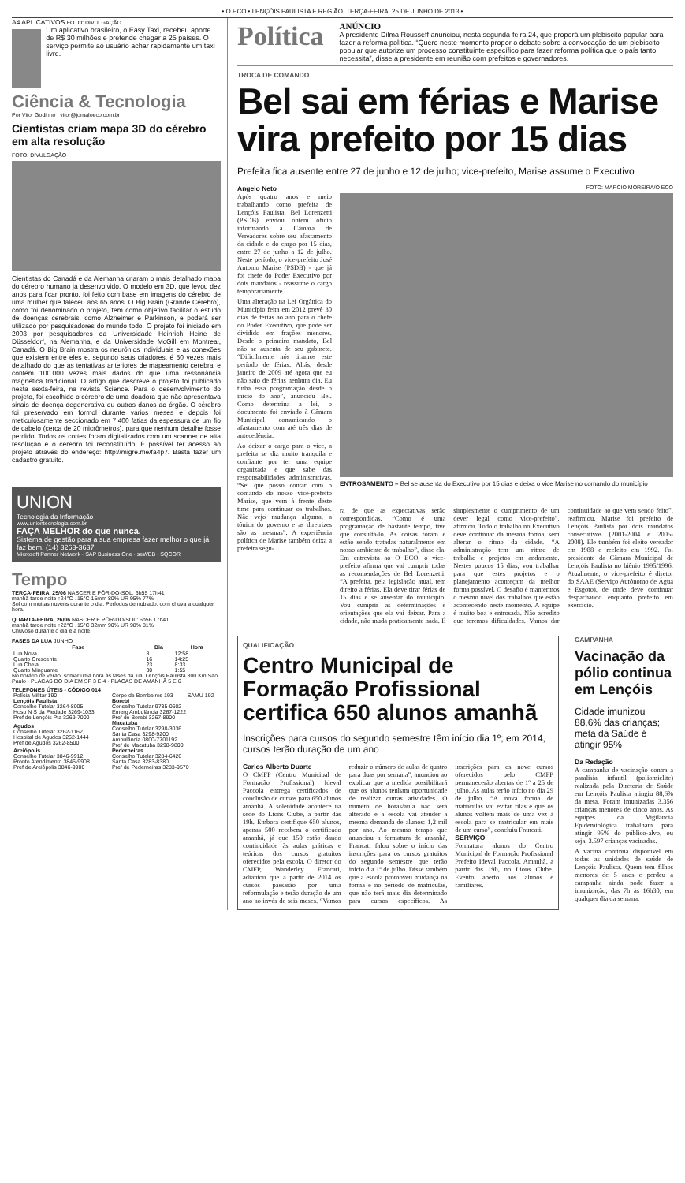• O ECO • LENÇÓIS PAULISTA E REGIÃO, TERÇA-FEIRA, 25 DE JUNHO DE 2013 •
A4 APLICATIVOS FOTO: DIVULGAÇÃO
Um aplicativo brasileiro, o Easy Taxi, recebeu aporte de R$ 30 milhões e pretende chegar a 25 países. O serviço permite ao usuário achar rapidamente um taxi livre.
Ciência & Tecnologia
Por Vitor Godinho | vitor@jornaloeco.com.br
Cientistas criam mapa 3D do cérebro em alta resolução
FOTO: DIVULGAÇÃO
Cientistas do Canadá e da Alemanha criaram o mais detalhado mapa do cérebro humano já desenvolvido. O modelo em 3D, que levou dez anos para ficar pronto, foi feito com base em imagens do cérebro de uma mulher que faleceu aos 65 anos. O Big Brain (Grande Cérebro), como foi denominado o projeto, tem como objetivo facilitar o estudo de doenças cerebrais, como Alzheimer e Parkinson, e poderá ser utilizado por pesquisadores do mundo todo. O projeto foi iniciado em 2003 por pesquisadores da Universidade Heinrich Heine de Düsseldorf, na Alemanha, e da Universidade McGill em Montreal, Canadá. O Big Brain mostra os neurônios individuais e as conexões que existem entre eles e, segundo seus criadores, é 50 vezes mais detalhado do que as tentativas anteriores de mapeamento cerebral e contém 100.000 vezes mais dados do que uma ressonância magnética tradicional. O artigo que descreve o projeto foi publicado nesta sexta-feira, na revista Science. Para o desenvolvimento do projeto, foi escolhido o cérebro de uma doadora que não apresentava sinais de doença degenerativa ou outros danos ao órgão. O cérebro foi preservado em formol durante vários meses e depois foi meticulosamente seccionado em 7.400 fatias da espessura de um fio de cabelo (cerca de 20 micrômetros), para que nenhum detalhe fosse perdido. Todos os cortes foram digitalizados com um scanner de alta resolução e o cérebro foi reconstituído. É possível ter acesso ao projeto através do endereço: http://migre.me/fa4p7. Basta fazer um cadastro gratuito.
UNION
Tecnologia da Informação
www.uniontecnologia.com.br
FAÇA MELHOR do que nunca.
Sistema de gestão para a sua empresa fazer melhor o que já faz bem. (14) 3263-3637
Microsoft Partner Network · SAP Business One · seWEB · SQCOR
Tempo
TERÇA-FEIRA, 25/06 NASCER E PÔR-DO-SOL: 6h55 17h41
manhã tarde noite ↑24°C ↓15°C 15mm 80% UR 95% 77%
Sol com muitas nuvens durante o dia. Períodos de nublado, com chuva a qualquer hora.
QUARTA-FEIRA, 26/06 NASCER E PÔR-DO-SOL: 6h56 17h41
manhã tarde noite ↑22°C ↓15°C 32mm 90% UR 98% 81%
Chuvoso durante o dia e a noite
FASES DA LUA JUNHO
| Fase | Dia | Hora |
| --- | --- | --- |
| Lua Nova | 8 | 12:58 |
| Quarto Crescente | 16 | 14:25 |
| Lua Cheia | 23 | 8:33 |
| Quarto Minguante | 30 | 1:55 |
No horário de verão, somar uma hora às fases da lua. Lençóis Paulista 300 Km São Paulo · PLACAS DO DIA EM SP 3 E 4 · PLACAS DE AMANHÃ 5 E 6
TELEFONES ÚTEIS - CÓDIGO 014
| Polícia Militar 190 | Corpo de Bombeiros 193 | SAMU 192 |
| Lençóis Paulista Conselho Tutelar 3264-8005 Hosp N S da Piedade 3269-1033 Pref de Lençóis Pta 3269-7000 | Borebi Conselho Tutelar 9735-0602 Emerg Ambulância 3267-1222 Pref de Borebi 3267-8900 | |
| Agudos Conselho Tutelar 3262-1162 Hospital de Agudos 3262-1444 Pref de Agudos 3262-8500 | Macatuba Conselho Tutelar 3298-3036 Santa Casa 3298-9200 Ambulância 0800-7701192 Pref de Macatuba 3298-9800 | |
| Areiópolis Conselho Tutelar 3846-9912 Pronto Atendimento 3846-9908 Pref de Areiópolis 3846-9900 | Pederneiras Conselho Tutelar 3284-6426 Santa Casa 3283-8380 Pref de Pederneiras 3283-9570 | |
Política
ANÚNCIO
A presidente Dilma Rousseff anunciou, nesta segunda-feira 24, que proporá um plebiscito popular para fazer a reforma política. “Quero neste momento propor o debate sobre a convocação de um plebiscito popular que autorize um processo constituinte específico para fazer reforma política que o país tanto necessita”, disse a presidente em reunião com prefeitos e governadores.
TROCA DE COMANDO
Bel sai em férias e Marise vira prefeito por 15 dias
Prefeita fica ausente entre 27 de junho e 12 de julho; vice-prefeito, Marise assume o Executivo
Angelo Neto
Após quatro anos e meio trabalhando como prefeita de Lençóis Paulista, Bel Lorenzetti (PSDB) enviou ontem ofício informando a Câmara de Vereadores sobre seu afastamento da cidade e do cargo por 15 dias, entre 27 de junho a 12 de julho. Neste período, o vice-prefeito José Antonio Marise (PSDB) - que já foi chefe do Poder Executivo por dois mandatos - reassume o cargo temporariamente.
Uma alteração na Lei Orgânica do Município feita em 2012 prevê 30 dias de férias ao ano para o chefe do Poder Executivo, que pode ser dividido em frações menores. Desde o primeiro mandato, Bel não se ausenta de seu gabinete. “Dificilmente nós tiramos este período de férias. Aliás, desde janeiro de 2009 até agora que eu não saio de férias nenhum dia. Eu tinha essa programação desde o início do ano”, anunciou Bel. Como determina a lei, o documento foi enviado à Câmara Municipal comunicando o afastamento com até três dias de antecedência.
Ao deixar o cargo para o vice, a prefeita se diz muito tranquila e confiante por ter uma equipe organizada e que sabe das responsabilidades administrativas. “Sei que posso contar com o comando do nosso vice-prefeito Marise, que vem à frente deste time para continuar os trabalhos. Não vejo mudança alguma, a tônica do governo e as diretrizes são as mesmas”. A experiência política de Marise também deixa a prefeita segu-
FOTO: MÁRCIO MOREIRA/O ECO
ENTROSAMENTO – Bel se ausenta do Executivo por 15 dias e deixa o vice Marise no comando do município
ra de que as expectativas serão correspondidas. “Como é uma programação de bastante tempo, tive que consultá-lo. As coisas foram e estão sendo tratadas naturalmente em nosso ambiente de trabalho”, disse ela. Em entrevista ao O ECO, o vice-prefeito afirma que vai cumprir todas as recomendações de Bel Lorenzetti. “A prefeita, pela legislação atual, tem direito a férias. Ela deve tirar férias de 15 dias e se ausentar do município. Vou cumprir as determinações e orientações que ela vai deixar. Para a cidade, não muda praticamente nada. É simplesmente o cumprimento de um dever legal como vice-prefeito”, afirmou. Todo o trabalho no Executivo deve continuar da mesma forma, sem alterar o ritmo da cidade. “A administração tem um ritmo de trabalho e projetos em andamento. Nestes poucos 15 dias, vou trabalhar para que estes projetos e o planejamento aconteçam da melhor forma possível. O desafio é mantermos o mesmo nível dos trabalhos que estão acontecendo neste momento. A equipe é muito boa e entrosada. Não acredito que teremos dificuldades. Vamos dar continuidade ao que vem sendo feito”, reafirmou. Marise foi prefeito de Lençóis Paulista por dois mandatos consecutivos (2001-2004 e 2005-2008). Ele também foi eleito vereador em 1988 e reeleito em 1992. Foi presidente da Câmara Municipal de Lençóis Paulista no biênio 1995/1996. Atualmente, o vice-prefeito é diretor do SAAE (Serviço Autônomo de Água e Esgoto), de onde deve continuar despachando enquanto prefeito em exercício.
QUALIFICAÇÃO
Centro Municipal de Formação Profissional certifica 650 alunos amanhã
Inscrições para cursos do segundo semestre têm início dia 1º; em 2014, cursos terão duração de um ano
Carlos Alberto Duarte
O CMFP (Centro Municipal de Formação Profissional) Ideval Paccola entrega certificados de conclusão de cursos para 650 alunos amanhã. A solenidade acontece na sede do Lions Clube, a partir das 19h. Embora certifique 650 alunos, apenas 500 recebem o certificado amanhã, já que 150 estão dando continuidade às aulas práticas e teóricas dos cursos gratuitos oferecidos pela escola. O diretor do CMFP, Wanderley Francati, adiantou que a partir de 2014 os cursos passarão por uma reformulação e terão duração de um ano ao invés de seis meses. “Vamos reduzir o número de aulas de quatro para duas por semana”, anunciou ao explicar que a medida possibilitará que os alunos tenham oportunidade de realizar outras atividades. O número de horas/aula não será alterado e a escola vai atender a mesma demanda de alunos: 1,2 mil por ano. Ao mesmo tempo que anunciou a formatura de amanhã, Francati falou sobre o início das inscrições para os cursos gratuitos do segundo semestre que terão início dia 1º de julho. Disse também que a escola promoveu mudança na forma e no período de matrículas, que não terá mais dia determinado para cursos específicos. As inscrições para os nove cursos oferecidos pelo CMFP permanecerão abertas de 1º a 25 de julho. As aulas terão início no dia 29 de julho. “A nova forma de matrículas vai evitar filas e que os alunos voltem mais de uma vez à escola para se matricular em mais de um curso”, concluiu Francati.
SERVIÇO
Formatura alunos do Centro Municipal de Formação Profissional Prefeito Ideval Paccola. Amanhã, a partir das 19h, no Lions Clube. Evento aberto aos alunos e familiares.
CAMPANHA
Vacinação da pólio continua em Lençóis
Cidade imunizou 88,6% das crianças; meta da Saúde é atingir 95%
Da Redação
A campanha de vacinação contra a paralisia infantil (poliomielite) realizada pela Diretoria de Saúde em Lençóis Paulista atingiu 88,6% da meta. Foram imunizadas 3.356 crianças menores de cinco anos. As equipes da Vigilância Epidemiológica trabalham para atingir 95% do público-alvo, ou seja, 3.597 crianças vacinadas.
A vacina continua disponível em todas as unidades de saúde de Lençóis Paulista. Quem tem filhos menores de 5 anos e perdeu a campanha ainda pode fazer a imunização, das 7h às 16h30, em qualquer dia da semana.